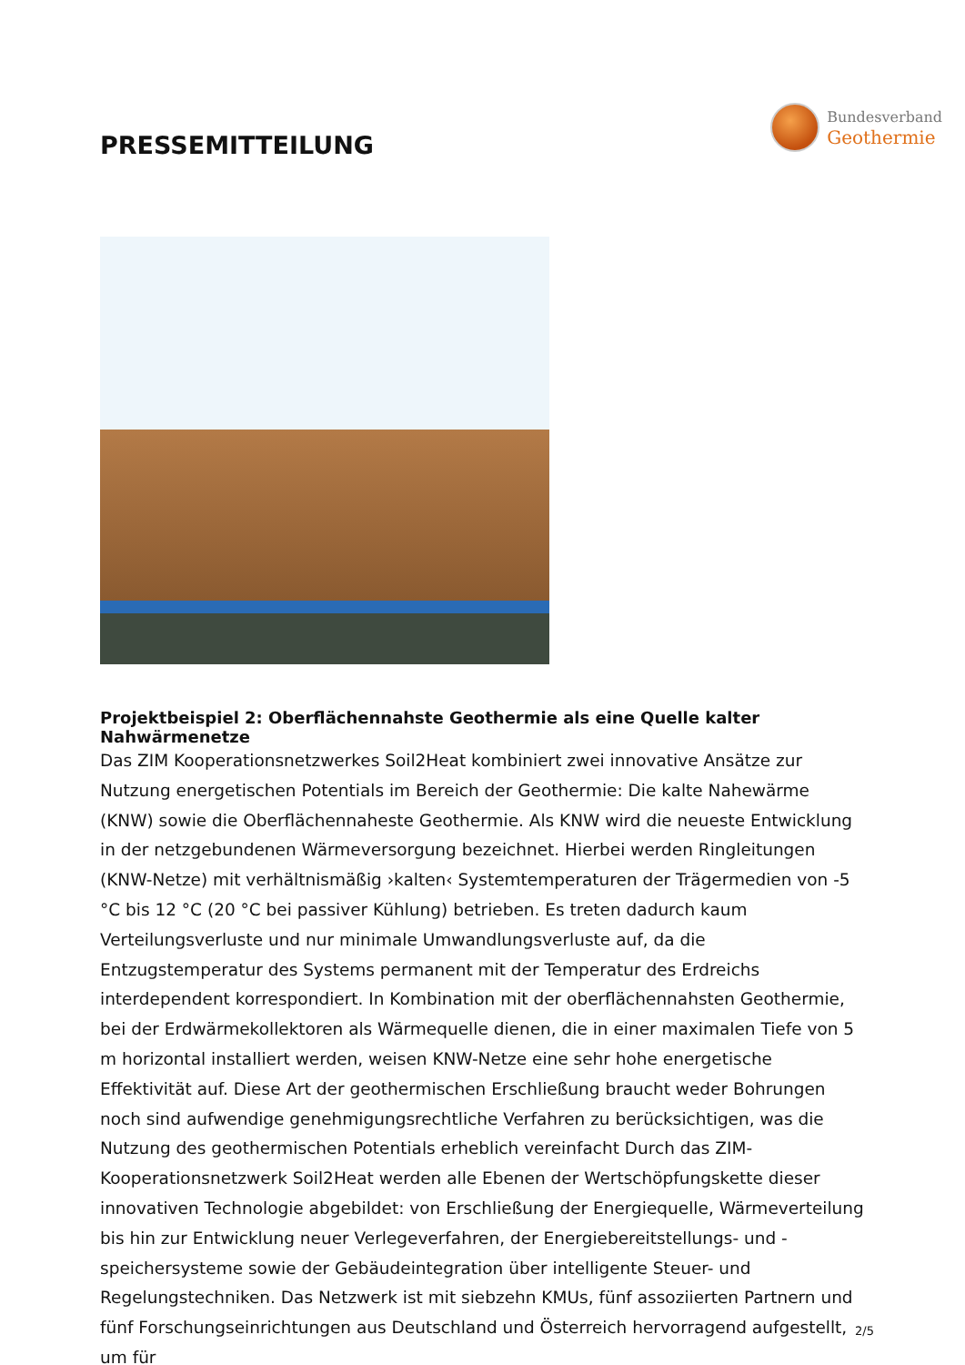PRESSEMITTEILUNG
Bundesverband
Geothermie
Projektbeispiel 2: Oberflächennahste Geothermie als eine Quelle kalter Nahwärmenetze
Das ZIM Kooperationsnetzwerkes Soil2Heat kombiniert zwei innovative Ansätze zur Nutzung energetischen Potentials im Bereich der Geothermie: Die kalte Nahewärme (KNW) sowie die Oberflächennaheste Geothermie. Als KNW wird die neueste Entwicklung in der netzgebundenen Wärmeversorgung bezeichnet. Hierbei werden Ringleitungen (KNW-Netze) mit verhältnismäßig ›kalten‹ Systemtemperaturen der Trägermedien von -5 °C bis 12 °C (20 °C bei passiver Kühlung) betrieben. Es treten dadurch kaum Verteilungsverluste und nur minimale Umwandlungsverluste auf, da die Entzugstemperatur des Systems permanent mit der Temperatur des Erdreichs interdependent korrespondiert. In Kombination mit der oberflächennahsten Geothermie, bei der Erdwärmekollektoren als Wärmequelle dienen, die in einer maximalen Tiefe von 5 m horizontal installiert werden, weisen KNW-Netze eine sehr hohe energetische Effektivität auf. Diese Art der geothermischen Erschließung braucht weder Bohrungen noch sind aufwendige genehmigungsrechtliche Verfahren zu berücksichtigen, was die Nutzung des geothermischen Potentials erheblich vereinfacht Durch das ZIM-Kooperationsnetzwerk Soil2Heat werden alle Ebenen der Wertschöpfungskette dieser innovativen Technologie abgebildet: von Erschließung der Energiequelle, Wärmeverteilung bis hin zur Entwicklung neuer Verlegeverfahren, der Energiebereitstellungs- und -speichersysteme sowie der Gebäudeintegration über intelligente Steuer- und Regelungstechniken. Das Netzwerk ist mit siebzehn KMUs, fünf assoziierten Partnern und fünf Forschungseinrichtungen aus Deutschland und Österreich hervorragend aufgestellt, um für
2/5